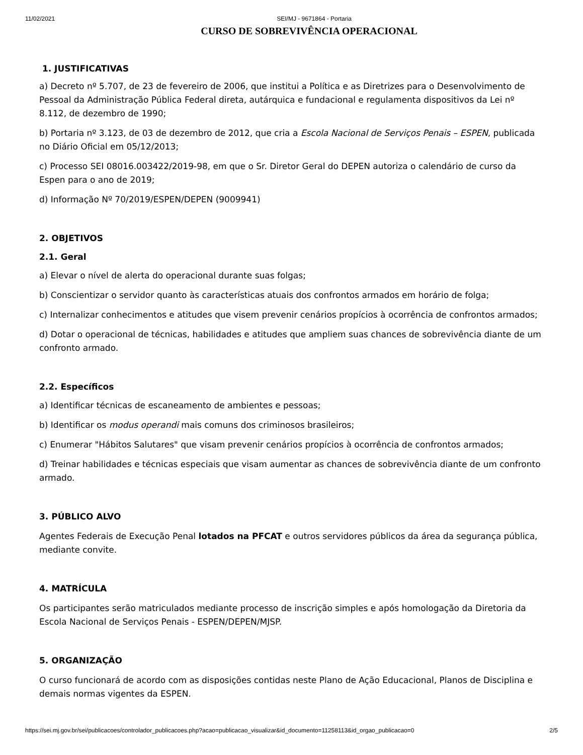11/02/2021 SEI/MJ - 9671864 - Portaria
CURSO DE SOBREVIVÊNCIA OPERACIONAL
1. JUSTIFICATIVAS
a) Decreto nº 5.707, de 23 de fevereiro de 2006, que institui a Política e as Diretrizes para o Desenvolvimento de Pessoal da Administração Pública Federal direta, autárquica e fundacional e regulamenta dispositivos da Lei nº 8.112, de dezembro de 1990;
b) Portaria nº 3.123, de 03 de dezembro de 2012, que cria a Escola Nacional de Serviços Penais – ESPEN, publicada no Diário Oficial em 05/12/2013;
c) Processo SEI 08016.003422/2019-98, em que o Sr. Diretor Geral do DEPEN autoriza o calendário de curso da Espen para o ano de 2019;
d) Informação Nº 70/2019/ESPEN/DEPEN (9009941)
2. OBJETIVOS
2.1. Geral
a) Elevar o nível de alerta do operacional durante suas folgas;
b) Conscientizar o servidor quanto às características atuais dos confrontos armados em horário de folga;
c) Internalizar conhecimentos e atitudes que visem prevenir cenários propícios à ocorrência de confrontos armados;
d) Dotar o operacional de técnicas, habilidades e atitudes que ampliem suas chances de sobrevivência diante de um confronto armado.
2.2. Específicos
a) Identificar técnicas de escaneamento de ambientes e pessoas;
b) Identificar os modus operandi mais comuns dos criminosos brasileiros;
c) Enumerar "Hábitos Salutares" que visam prevenir cenários propícios à ocorrência de confrontos armados;
d) Treinar habilidades e técnicas especiais que visam aumentar as chances de sobrevivência diante de um confronto armado.
3. PÚBLICO ALVO
Agentes Federais de Execução Penal lotados na PFCAT e outros servidores públicos da área da segurança pública, mediante convite.
4. MATRÍCULA
Os participantes serão matriculados mediante processo de inscrição simples e após homologação da Diretoria da Escola Nacional de Serviços Penais - ESPEN/DEPEN/MJSP.
5. ORGANIZAÇÃO
O curso funcionará de acordo com as disposições contidas neste Plano de Ação Educacional, Planos de Disciplina e demais normas vigentes da ESPEN.
https://sei.mj.gov.br/sei/publicacoes/controlador_publicacoes.php?acao=publicacao_visualizar&id_documento=11258113&id_orgao_publicacao=0 2/5